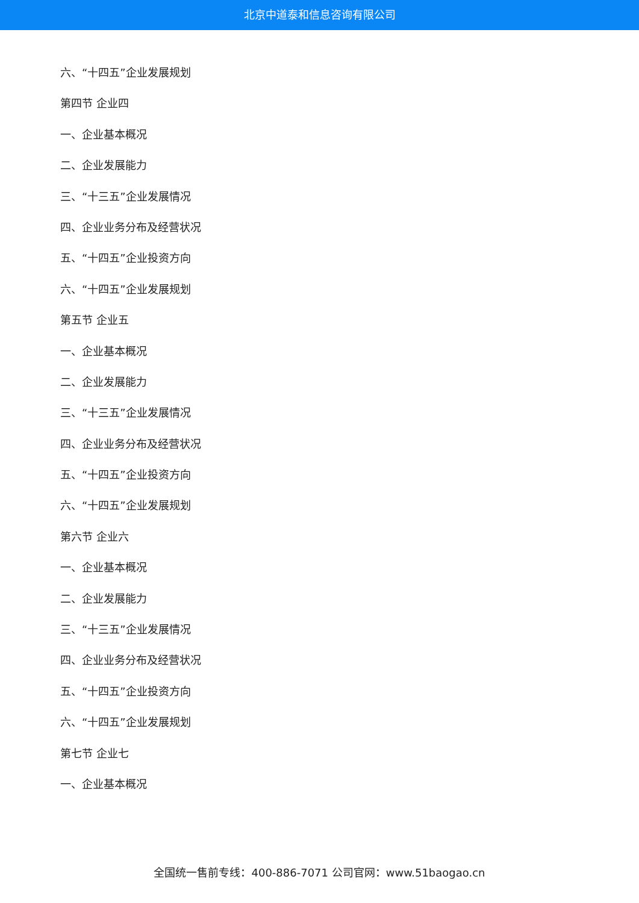北京中道泰和信息咨询有限公司
六、“十四五”企业发展规划
第四节 企业四
一、企业基本概况
二、企业发展能力
三、“十三五”企业发展情况
四、企业业务分布及经营状况
五、“十四五”企业投资方向
六、“十四五”企业发展规划
第五节 企业五
一、企业基本概况
二、企业发展能力
三、“十三五”企业发展情况
四、企业业务分布及经营状况
五、“十四五”企业投资方向
六、“十四五”企业发展规划
第六节 企业六
一、企业基本概况
二、企业发展能力
三、“十三五”企业发展情况
四、企业业务分布及经营状况
五、“十四五”企业投资方向
六、“十四五”企业发展规划
第七节 企业七
一、企业基本概况
全国统一售前专线：400-886-7071 公司官网：www.51baogao.cn